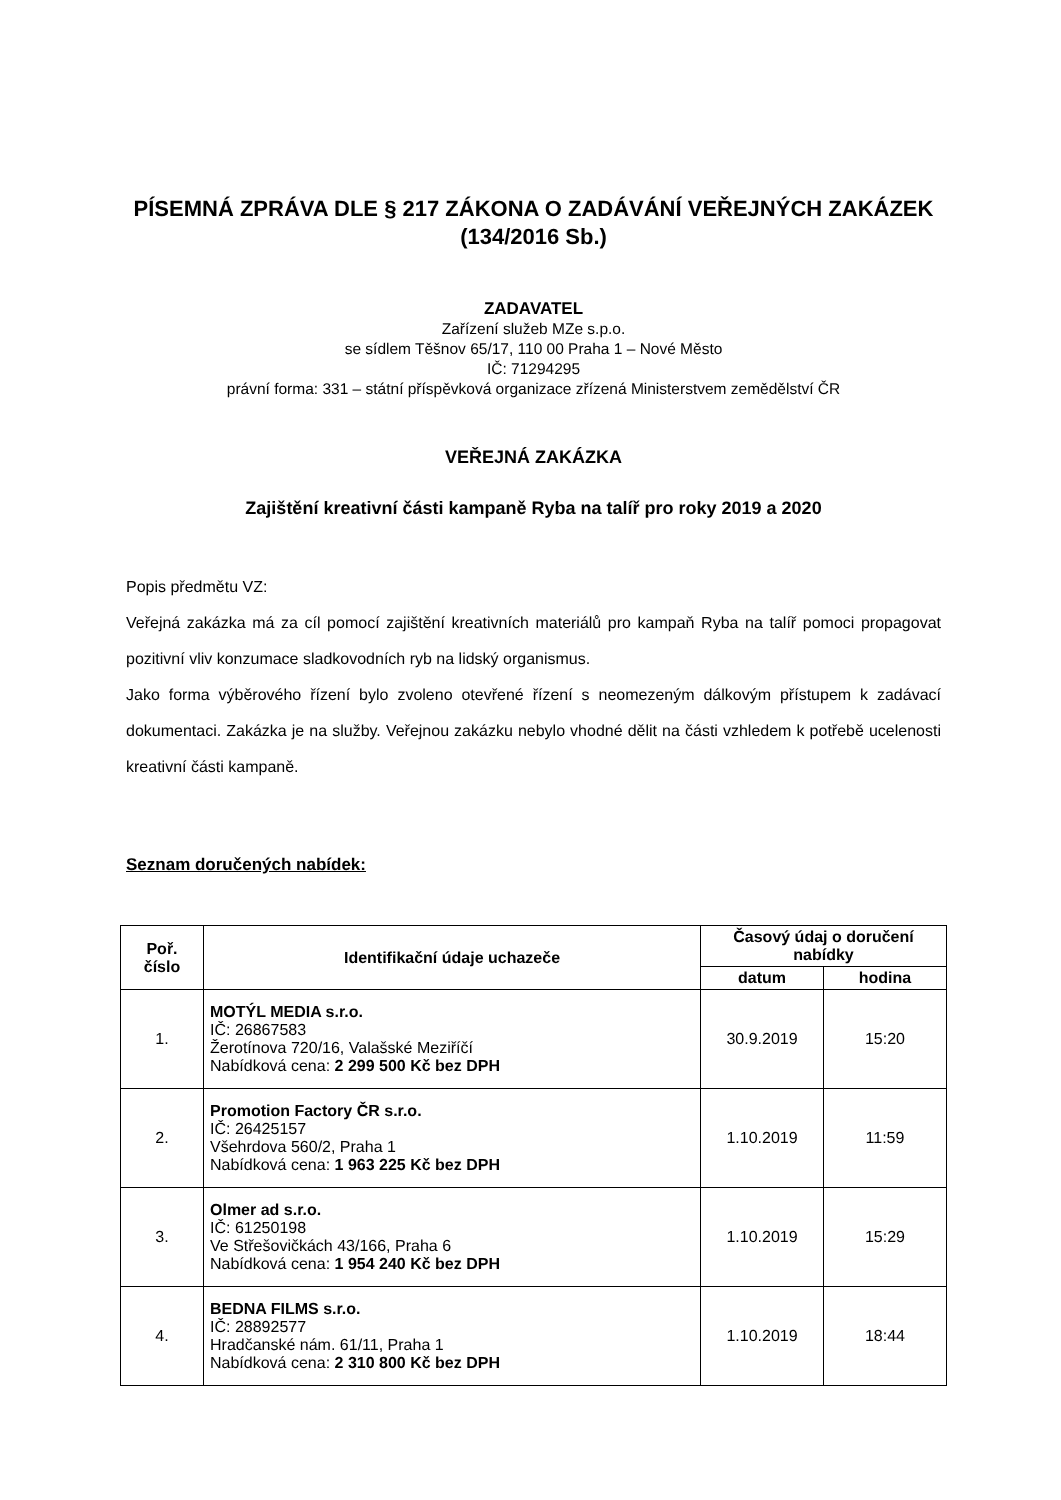PÍSEMNÁ ZPRÁVA DLE § 217 ZÁKONA O ZADÁVÁNÍ VEŘEJNÝCH ZAKÁZEK (134/2016 Sb.)
ZADAVATEL
Zařízení služeb MZe s.p.o.
se sídlem Těšnov 65/17, 110 00 Praha 1 – Nové Město
IČ: 71294295
právní forma: 331 – státní příspěvková organizace zřízená Ministerstvem zemědělství ČR
VEŘEJNÁ ZAKÁZKA
Zajištění kreativní části kampaně Ryba na talíř pro roky 2019 a 2020
Popis předmětu VZ:
Veřejná zakázka má za cíl pomocí zajištění kreativních materiálů pro kampaň Ryba na talíř pomoci propagovat pozitivní vliv konzumace sladkovodních ryb na lidský organismus.
Jako forma výběrového řízení bylo zvoleno otevřené řízení s neomezeným dálkovým přístupem k zadávací dokumentaci. Zakázka je na služby. Veřejnou zakázku nebylo vhodné dělit na části vzhledem k potřebě ucelenosti kreativní části kampaně.
Seznam doručených nabídek:
| Poř. číslo | Identifikační údaje uchazeče | Časový údaj o doručení nabídky | |
| --- | --- | --- | --- |
| | | datum | hodina |
| 1. | MOTÝL MEDIA s.r.o. IČ: 26867583 Žerotínova 720/16, Valašské Meziříčí Nabídková cena: 2 299 500 Kč bez DPH | 30.9.2019 | 15:20 |
| 2. | Promotion Factory ČR s.r.o. IČ: 26425157 Všehrdova 560/2, Praha 1 Nabídková cena: 1 963 225 Kč bez DPH | 1.10.2019 | 11:59 |
| 3. | Olmer ad s.r.o. IČ: 61250198 Ve Střešovičkách 43/166, Praha 6 Nabídková cena: 1 954 240 Kč bez DPH | 1.10.2019 | 15:29 |
| 4. | BEDNA FILMS s.r.o. IČ: 28892577 Hradčanské nám. 61/11, Praha 1 Nabídková cena: 2 310 800 Kč bez DPH | 1.10.2019 | 18:44 |